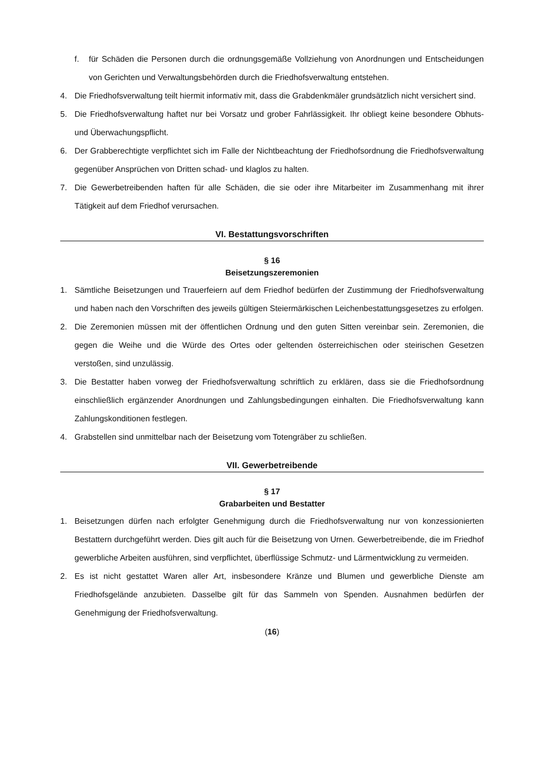f. für Schäden die Personen durch die ordnungsgemäße Vollziehung von Anordnungen und Entscheidungen von Gerichten und Verwaltungsbehörden durch die Friedhofsverwaltung entstehen.
4. Die Friedhofsverwaltung teilt hiermit informativ mit, dass die Grabdenkmäler grundsätzlich nicht versichert sind.
5. Die Friedhofsverwaltung haftet nur bei Vorsatz und grober Fahrlässigkeit. Ihr obliegt keine besondere Obhuts- und Überwachungspflicht.
6. Der Grabberechtigte verpflichtet sich im Falle der Nichtbeachtung der Friedhofsordnung die Friedhofsverwaltung gegenüber Ansprüchen von Dritten schad- und klaglos zu halten.
7. Die Gewerbetreibenden haften für alle Schäden, die sie oder ihre Mitarbeiter im Zusammenhang mit ihrer Tätigkeit auf dem Friedhof verursachen.
VI. Bestattungsvorschriften
§ 16
Beisetzungszeremonien
1. Sämtliche Beisetzungen und Trauerfeiern auf dem Friedhof bedürfen der Zustimmung der Friedhofsverwaltung und haben nach den Vorschriften des jeweils gültigen Steiermärkischen Leichenbestattungsgesetzes zu erfolgen.
2. Die Zeremonien müssen mit der öffentlichen Ordnung und den guten Sitten vereinbar sein. Zeremonien, die gegen die Weihe und die Würde des Ortes oder geltenden österreichischen oder steirischen Gesetzen verstoßen, sind unzulässig.
3. Die Bestatter haben vorweg der Friedhofsverwaltung schriftlich zu erklären, dass sie die Friedhofsordnung einschließlich ergänzender Anordnungen und Zahlungsbedingungen einhalten. Die Friedhofsverwaltung kann Zahlungskonditionen festlegen.
4. Grabstellen sind unmittelbar nach der Beisetzung vom Totengräber zu schließen.
VII. Gewerbetreibende
§ 17
Grabarbeiten und Bestatter
1. Beisetzungen dürfen nach erfolgter Genehmigung durch die Friedhofsverwaltung nur von konzessionierten Bestattern durchgeführt werden. Dies gilt auch für die Beisetzung von Urnen. Gewerbetreibende, die im Friedhof gewerbliche Arbeiten ausführen, sind verpflichtet, überflüssige Schmutz- und Lärmentwicklung zu vermeiden.
2. Es ist nicht gestattet Waren aller Art, insbesondere Kränze und Blumen und gewerbliche Dienste am Friedhofsgelände anzubieten. Dasselbe gilt für das Sammeln von Spenden. Ausnahmen bedürfen der Genehmigung der Friedhofsverwaltung.
(16)